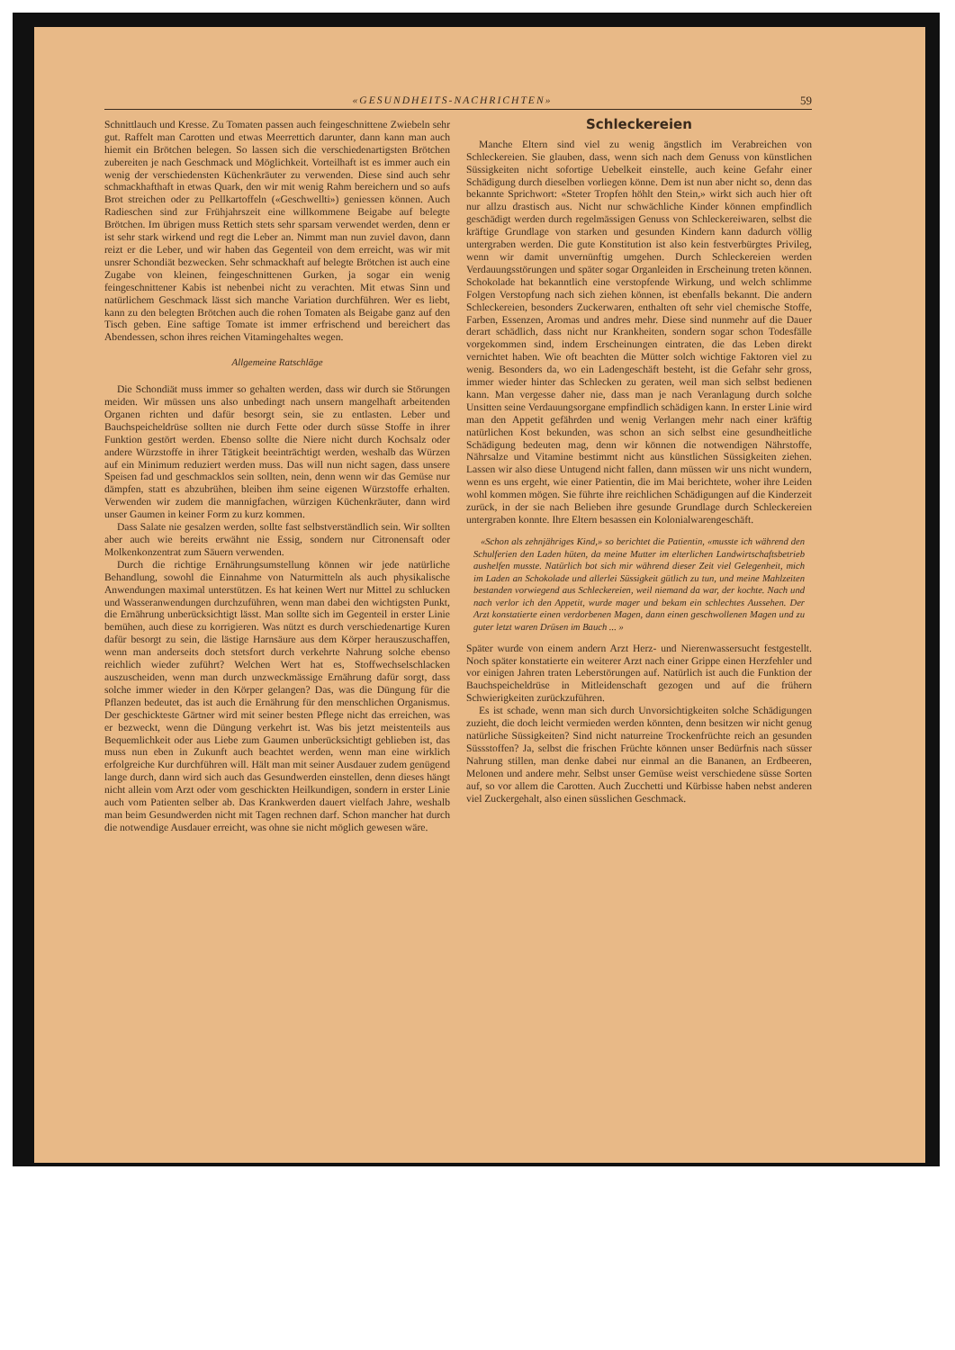«GESUNDHEITS-NACHRICHTEN» 59
Schnittlauch und Kresse. Zu Tomaten passen auch feingeschnittene Zwiebeln sehr gut. Raffelt man Carotten und etwas Meerrettich darunter, dann kann man auch hiemit ein Brötchen belegen. So lassen sich die verschiedenartigsten Brötchen zubereiten je nach Geschmack und Möglichkeit. Vorteilhaft ist es immer auch ein wenig der verschiedensten Küchenkräuter zu verwenden. Diese sind auch sehr schmackhafthaft in etwas Quark, den wir mit wenig Rahm bereichern und so aufs Brot streichen oder zu Pellkartoffeln («Geschwellti») geniessen können. Auch Radieschen sind zur Frühjahrszeit eine willkommene Beigabe auf belegte Brötchen. Im übrigen muss Rettich stets sehr sparsam verwendet werden, denn er ist sehr stark wirkend und regt die Leber an. Nimmt man nun zuviel davon, dann reizt er die Leber, und wir haben das Gegenteil von dem erreicht, was wir mit unsrer Schondiät bezwecken. Sehr schmackhaft auf belegte Brötchen ist auch eine Zugabe von kleinen, feingeschnittenen Gurken, ja sogar ein wenig feingeschnittener Kabis ist nebenbei nicht zu verachten. Mit etwas Sinn und natürlichem Geschmack lässt sich manche Variation durchführen. Wer es liebt, kann zu den belegten Brötchen auch die rohen Tomaten als Beigabe ganz auf den Tisch geben. Eine saftige Tomate ist immer erfrischend und bereichert das Abendessen, schon ihres reichen Vitamingehaltes wegen.
Allgemeine Ratschläge
Die Schondiät muss immer so gehalten werden, dass wir durch sie Störungen meiden. Wir müssen uns also unbedingt nach unsern mangelhaft arbeitenden Organen richten und dafür besorgt sein, sie zu entlasten. Leber und Bauchspeicheldrüse sollten nie durch Fette oder durch süsse Stoffe in ihrer Funktion gestört werden. Ebenso sollte die Niere nicht durch Kochsalz oder andere Würzstoffe in ihrer Tätigkeit beeinträchtigt werden, weshalb das Würzen auf ein Minimum reduziert werden muss. Das will nun nicht sagen, dass unsere Speisen fad und geschmacklos sein sollten, nein, denn wenn wir das Gemüse nur dämpfen, statt es abzubrühen, bleiben ihm seine eigenen Würzstoffe erhalten. Verwenden wir zudem die mannigfachen, würzigen Küchenkräuter, dann wird unser Gaumen in keiner Form zu kurz kommen.
Dass Salate nie gesalzen werden, sollte fast selbstverständlich sein. Wir sollten aber auch wie bereits erwähnt nie Essig, sondern nur Citronensaft oder Molkenkonzentrat zum Säuern verwenden.
Durch die richtige Ernährungsumstellung können wir jede natürliche Behandlung, sowohl die Einnahme von Naturmitteln als auch physikalische Anwendungen maximal unterstützen. Es hat keinen Wert nur Mittel zu schlucken und Wasseranwendungen durchzuführen, wenn man dabei den wichtigsten Punkt, die Ernährung unberücksichtigt lässt. Man sollte sich im Gegenteil in erster Linie bemühen, auch diese zu korrigieren. Was nützt es durch verschiedenartige Kuren dafür besorgt zu sein, die lästige Harnsäure aus dem Körper herauszuschaffen, wenn man anderseits doch stetsfort durch verkehrte Nahrung solche ebenso reichlich wieder zuführt? Welchen Wert hat es, Stoffwechselschlacken auszuscheiden, wenn man durch unzweckmässige Ernährung dafür sorgt, dass solche immer wieder in den Körper gelangen? Das, was die Düngung für die Pflanzen bedeutet, das ist auch die Ernährung für den menschlichen Organismus. Der geschickteste Gärtner wird mit seiner besten Pflege nicht das erreichen, was er bezweckt, wenn die Düngung verkehrt ist. Was bis jetzt meistenteils aus Bequemlichkeit oder aus Liebe zum Gaumen unberücksichtigt geblieben ist, das muss nun eben in Zukunft auch beachtet werden, wenn man eine wirklich erfolgreiche Kur durchführen will. Hält man mit seiner Ausdauer zudem genügend lange durch, dann wird sich auch das Gesundwerden einstellen, denn dieses hängt nicht allein vom Arzt oder vom geschickten Heilkundigen, sondern in erster Linie auch vom Patienten selber ab. Das Krankwerden dauert vielfach Jahre, weshalb man beim Gesundwerden nicht mit Tagen rechnen darf. Schon mancher hat durch die notwendige Ausdauer erreicht, was ohne sie nicht möglich gewesen wäre.
Schleckereien
Manche Eltern sind viel zu wenig ängstlich im Verabreichen von Schleckereien. Sie glauben, dass, wenn sich nach dem Genuss von künstlichen Süssigkeiten nicht sofortige Uebelkeit einstelle, auch keine Gefahr einer Schädigung durch dieselben vorliegen könne. Dem ist nun aber nicht so, denn das bekannte Sprichwort: «Steter Tropfen höhlt den Stein,» wirkt sich auch hier oft nur allzu drastisch aus. Nicht nur schwächliche Kinder können empfindlich geschädigt werden durch regelmässigen Genuss von Schleckereiwaren, selbst die kräftige Grundlage von starken und gesunden Kindern kann dadurch völlig untergraben werden. Die gute Konstitution ist also kein festverbürgtes Privileg, wenn wir damit unvernünftig umgehen. Durch Schleckereien werden Verdauungsstörungen und später sogar Organleiden in Erscheinung treten können. Schokolade hat bekanntlich eine verstopfende Wirkung, und welch schlimme Folgen Verstopfung nach sich ziehen können, ist ebenfalls bekannt. Die andern Schleckereien, besonders Zuckerwaren, enthalten oft sehr viel chemische Stoffe, Farben, Essenzen, Aromas und andres mehr. Diese sind nunmehr auf die Dauer derart schädlich, dass nicht nur Krankheiten, sondern sogar schon Todesfälle vorgekommen sind, indem Erscheinungen eintraten, die das Leben direkt vernichtet haben. Wie oft beachten die Mütter solch wichtige Faktoren viel zu wenig. Besonders da, wo ein Ladengeschäft besteht, ist die Gefahr sehr gross, immer wieder hinter das Schlecken zu geraten, weil man sich selbst bedienen kann. Man vergesse daher nie, dass man je nach Veranlagung durch solche Unsitten seine Verdauungsorgane empfindlich schädigen kann. In erster Linie wird man den Appetit gefährden und wenig Verlangen mehr nach einer kräftig natürlichen Kost bekunden, was schon an sich selbst eine gesundheitliche Schädigung bedeuten mag, denn wir können die notwendigen Nährstoffe, Nährsalze und Vitamine bestimmt nicht aus künstlichen Süssigkeiten ziehen. Lassen wir also diese Untugend nicht fallen, dann müssen wir uns nicht wundern, wenn es uns ergeht, wie einer Patientin, die im Mai berichtete, woher ihre Leiden wohl kommen mögen. Sie führte ihre reichlichen Schädigungen auf die Kinderzeit zurück, in der sie nach Belieben ihre gesunde Grundlage durch Schleckereien untergraben konnte. Ihre Eltern besassen ein Kolonialwarengeschäft.
«Schon als zehnjähriges Kind,» so berichtet die Patientin, «musste ich während den Schulferien den Laden hüten, da meine Mutter im elterlichen Landwirtschaftsbetrieb aushelfen musste. Natürlich bot sich mir während dieser Zeit viel Gelegenheit, mich im Laden an Schokolade und allerlei Süssigkeit gütlich zu tun, und meine Mahlzeiten bestanden vorwiegend aus Schleckereien, weil niemand da war, der kochte. Nach und nach verlor ich den Appetit, wurde mager und bekam ein schlechtes Aussehen. Der Arzt konstatierte einen verdorbenen Magen, dann einen geschwollenen Magen und zu guter letzt waren Drüsen im Bauch ... »
Später wurde von einem andern Arzt Herz- und Nierenwassersucht festgestellt. Noch später konstatierte ein weiterer Arzt nach einer Grippe einen Herzfehler und vor einigen Jahren traten Leberstörungen auf. Natürlich ist auch die Funktion der Bauchspeicheldrüse in Mitleidenschaft gezogen und auf die frühern Schwierigkeiten zurückzuführen.
Es ist schade, wenn man sich durch Unvorsichtigkeiten solche Schädigungen zuzieht, die doch leicht vermieden werden könnten, denn besitzen wir nicht genug natürliche Süssigkeiten? Sind nicht naturreine Trockenfrüchte reich an gesunden Süssstoffen? Ja, selbst die frischen Früchte können unser Bedürfnis nach süsser Nahrung stillen, man denke dabei nur einmal an die Bananen, an Erdbeeren, Melonen und andere mehr. Selbst unser Gemüse weist verschiedene süsse Sorten auf, so vor allem die Carotten. Auch Zucchetti und Kürbisse haben nebst anderen viel Zuckergehalt, also einen süsslichen Geschmack.